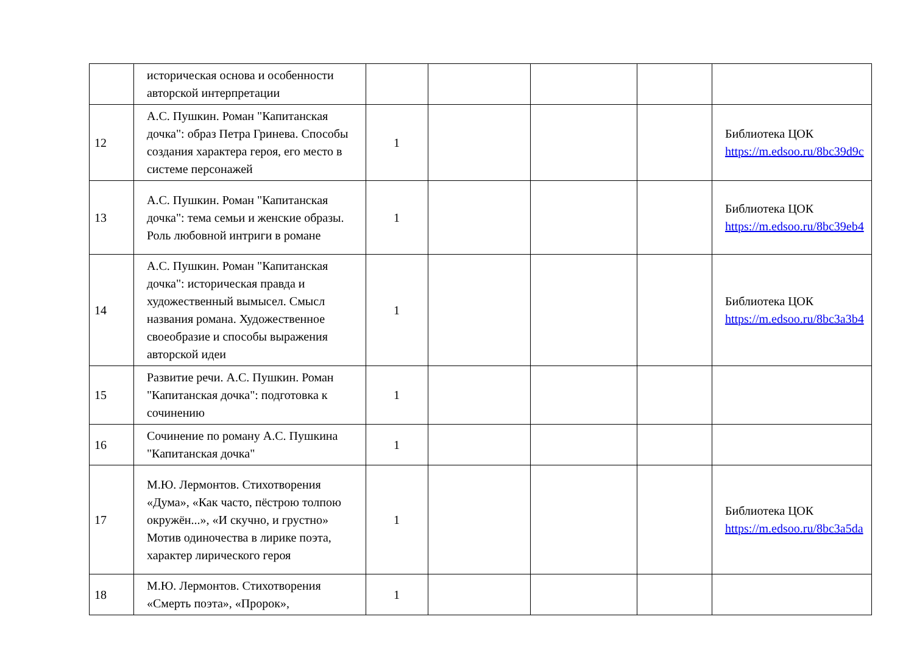| | историческая основа и особенности авторской интерпретации | | | | | |
| 12 | А.С. Пушкин. Роман "Капитанская дочка": образ Петра Гринева. Способы создания характера героя, его место в системе персонажей | 1 | | | | Библиотека ЦОК https://m.edsoo.ru/8bc39d9c |
| 13 | А.С. Пушкин. Роман "Капитанская дочка": тема семьи и женские образы. Роль любовной интриги в романе | 1 | | | | Библиотека ЦОК https://m.edsoo.ru/8bc39eb4 |
| 14 | А.С. Пушкин. Роман "Капитанская дочка": историческая правда и художественный вымысел. Смысл названия романа. Художественное своеобразие и способы выражения авторской идеи | 1 | | | | Библиотека ЦОК https://m.edsoo.ru/8bc3a3b4 |
| 15 | Развитие речи. А.С. Пушкин. Роман "Капитанская дочка": подготовка к сочинению | 1 | | | | |
| 16 | Сочинение по роману А.С. Пушкина "Капитанская дочка" | 1 | | | | |
| 17 | М.Ю. Лермонтов. Стихотворения «Дума», «Как часто, пёстрою толпою окружён...», «И скучно, и грустно» Мотив одиночества в лирике поэта, характер лирического героя | 1 | | | | Библиотека ЦОК https://m.edsoo.ru/8bc3a5da |
| 18 | М.Ю. Лермонтов. Стихотворения «Смерть поэта», «Пророк», | 1 | | | | |